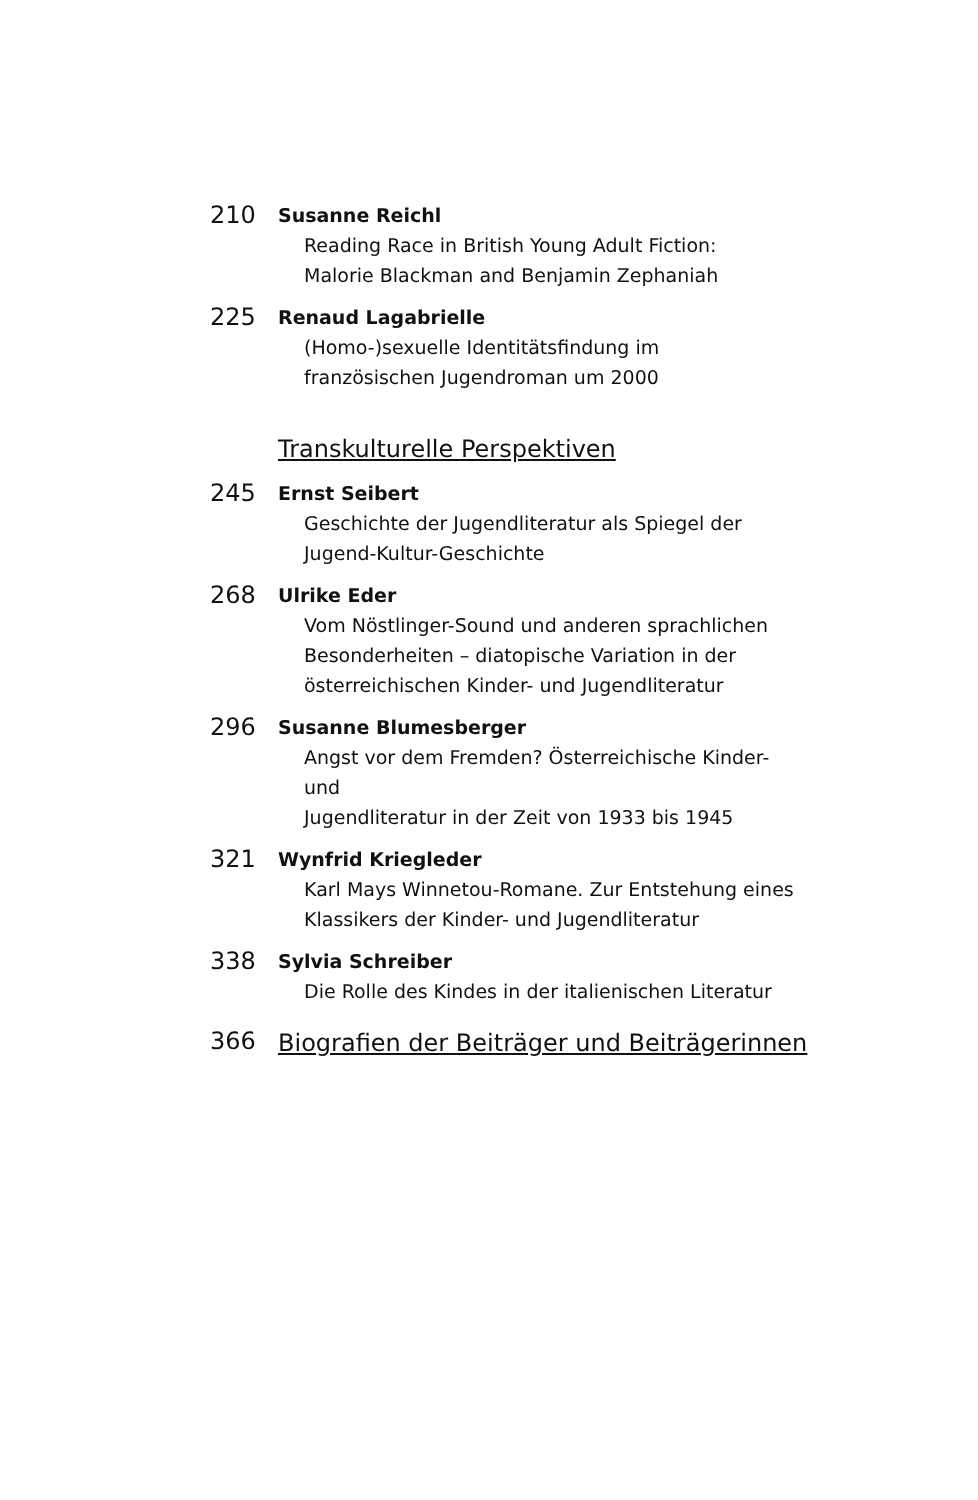210
Susanne Reichl
Reading Race in British Young Adult Fiction:
Malorie Blackman and Benjamin Zephaniah
225
Renaud Lagabrielle
(Homo-)sexuelle Identitätsfindung im
französischen Jugendroman um 2000
Transkulturelle Perspektiven
245
Ernst Seibert
Geschichte der Jugendliteratur als Spiegel der
Jugend-Kultur-Geschichte
268
Ulrike Eder
Vom Nöstlinger-Sound und anderen sprachlichen
Besonderheiten – diatopische Variation in der
österreichischen Kinder- und Jugendliteratur
296
Susanne Blumesberger
Angst vor dem Fremden? Österreichische Kinder- und
Jugendliteratur in der Zeit von 1933 bis 1945
321
Wynfrid Kriegleder
Karl Mays Winnetou-Romane. Zur Entstehung eines
Klassikers der Kinder- und Jugendliteratur
338
Sylvia Schreiber
Die Rolle des Kindes in der italienischen Literatur
366
Biografien der Beiträger und Beiträgerinnen